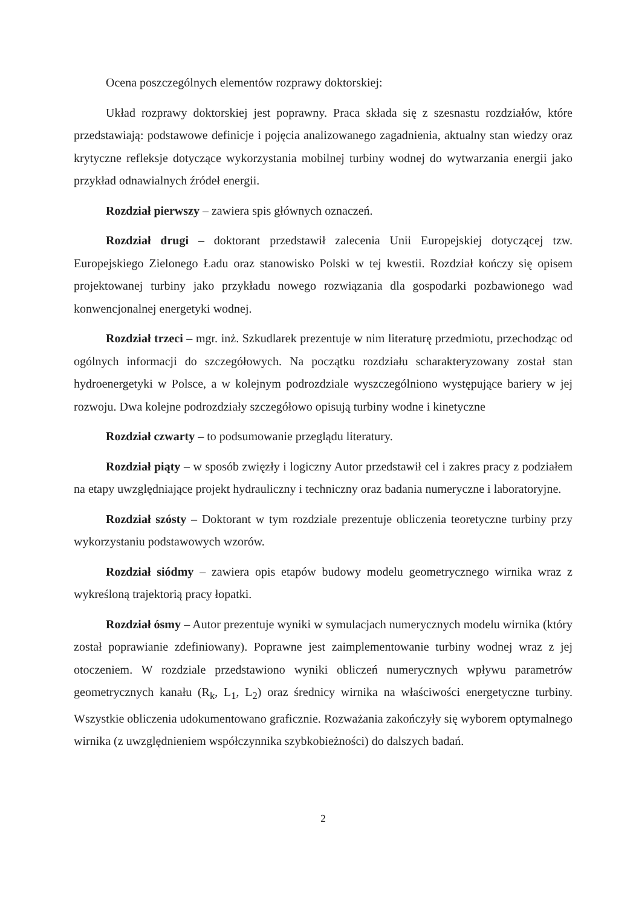Ocena poszczególnych elementów rozprawy doktorskiej:
Układ rozprawy doktorskiej jest poprawny. Praca składa się z szesnastu rozdziałów, które przedstawiają: podstawowe definicje i pojęcia analizowanego zagadnienia, aktualny stan wiedzy oraz krytyczne refleksje dotyczące wykorzystania mobilnej turbiny wodnej do wytwarzania energii jako przykład odnawialnych źródeł energii.
Rozdział pierwszy – zawiera spis głównych oznaczeń.
Rozdział drugi – doktorant przedstawił zalecenia Unii Europejskiej dotyczącej tzw. Europejskiego Zielonego Ładu oraz stanowisko Polski w tej kwestii. Rozdział kończy się opisem projektowanej turbiny jako przykładu nowego rozwiązania dla gospodarki pozbawionego wad konwencjonalnej energetyki wodnej.
Rozdział trzeci – mgr. inż. Szkudlarek prezentuje w nim literaturę przedmiotu, przechodząc od ogólnych informacji do szczegółowych. Na początku rozdziału scharakteryzowany został stan hydroenergetyki w Polsce, a w kolejnym podrozdziale wyszczególniono występujące bariery w jej rozwoju. Dwa kolejne podrozdziały szczegółowo opisują turbiny wodne i kinetyczne
Rozdział czwarty – to podsumowanie przeglądu literatury.
Rozdział piąty – w sposób zwięzły i logiczny Autor przedstawił cel i zakres pracy z podziałem na etapy uwzględniające projekt hydrauliczny i techniczny oraz badania numeryczne i laboratoryjne.
Rozdział szósty – Doktorant w tym rozdziale prezentuje obliczenia teoretyczne turbiny przy wykorzystaniu podstawowych wzorów.
Rozdział siódmy – zawiera opis etapów budowy modelu geometrycznego wirnika wraz z wykreśloną trajektorią pracy łopatki.
Rozdział ósmy – Autor prezentuje wyniki w symulacjach numerycznych modelu wirnika (który został poprawianie zdefiniowany). Poprawne jest zaimplementowanie turbiny wodnej wraz z jej otoczeniem. W rozdziale przedstawiono wyniki obliczeń numerycznych wpływu parametrów geometrycznych kanału (R<sub>k</sub>, L<sub>1</sub>, L<sub>2</sub>) oraz średnicy wirnika na właściwości energetyczne turbiny. Wszystkie obliczenia udokumentowano graficznie. Rozważania zakończyły się wyborem optymalnego wirnika (z uwzględnieniem współczynnika szybkobieżności) do dalszych badań.
2